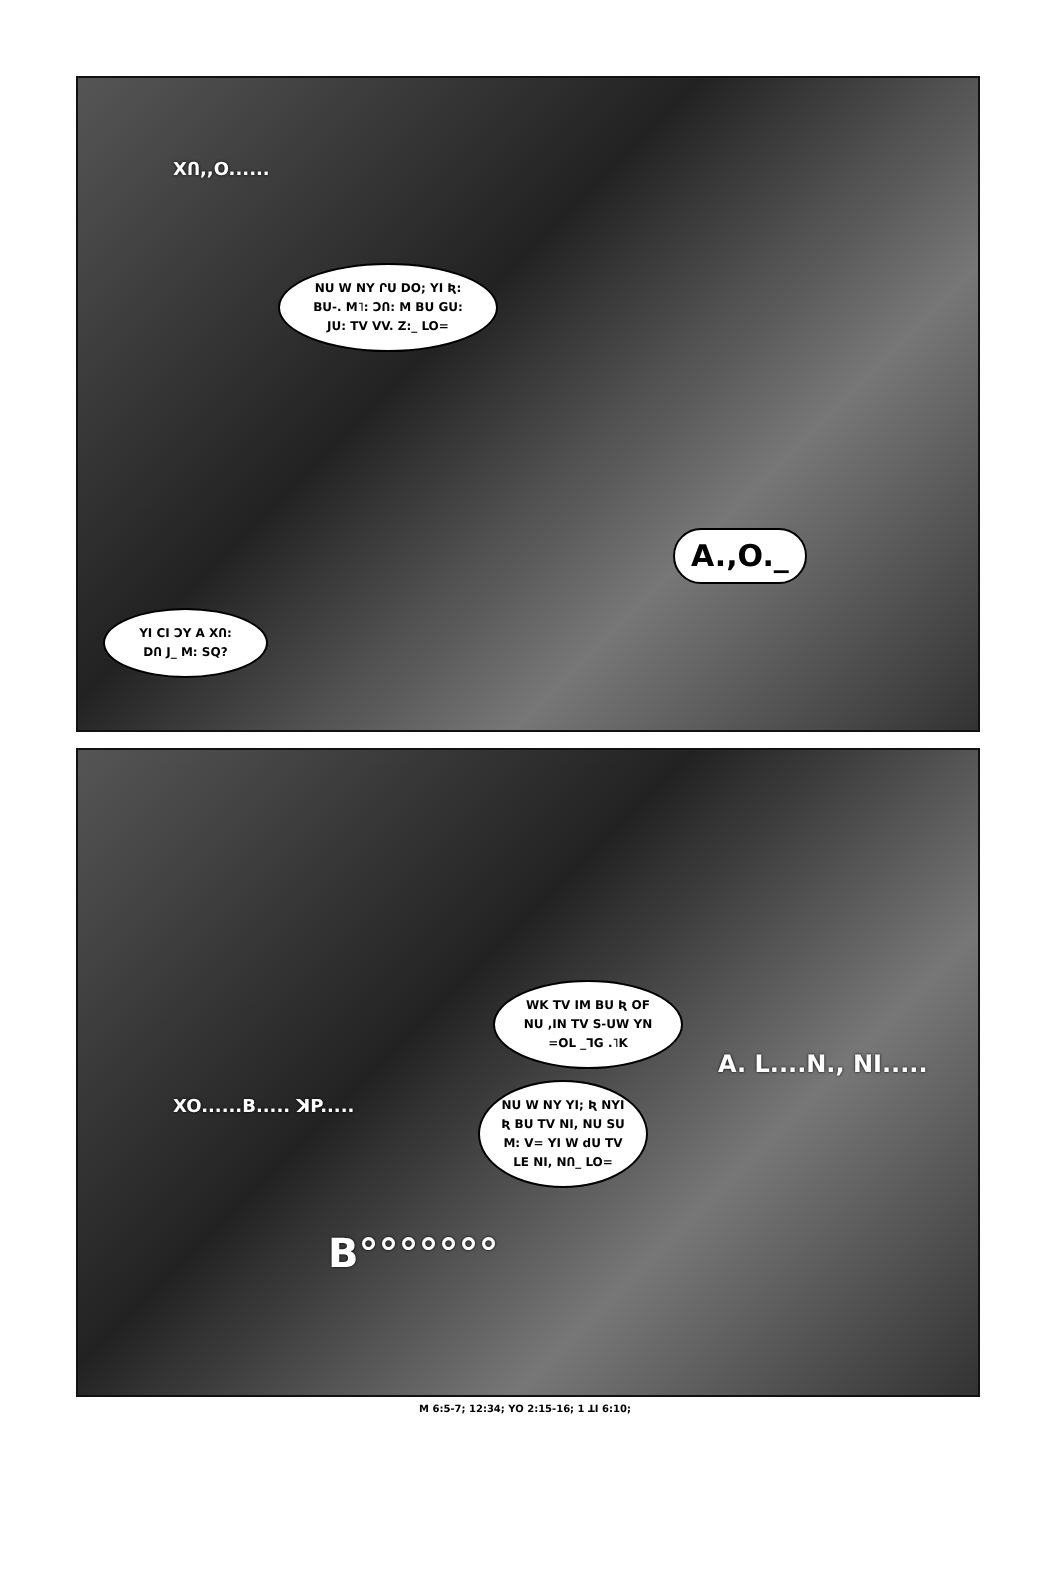XՈ,,O......
NU W NY ՐU DO; YI Ʀ:
BU-. M˥: ƆՈ: M BU GU:
JU: TV VV. Z:_ LO=
A.,O._
YI CI ƆY A XՈ:
DՈ J_ M: SQ?
WK TV IM BU Ʀ OF
NU ,IN TV S-UW YN
=OL _ᒣG .˥K
NU W NY YI; Ʀ NYI
Ʀ BU TV NI, NU SU
M: V= YI W dU TV
LE NI, NՈ_ LO=
XO......B..... ꓘP.....
A. L....N., NI.....
B°°°°°°°
M 6:5-7; 12:34; YO 2:15-16; 1 ꓕI 6:10;